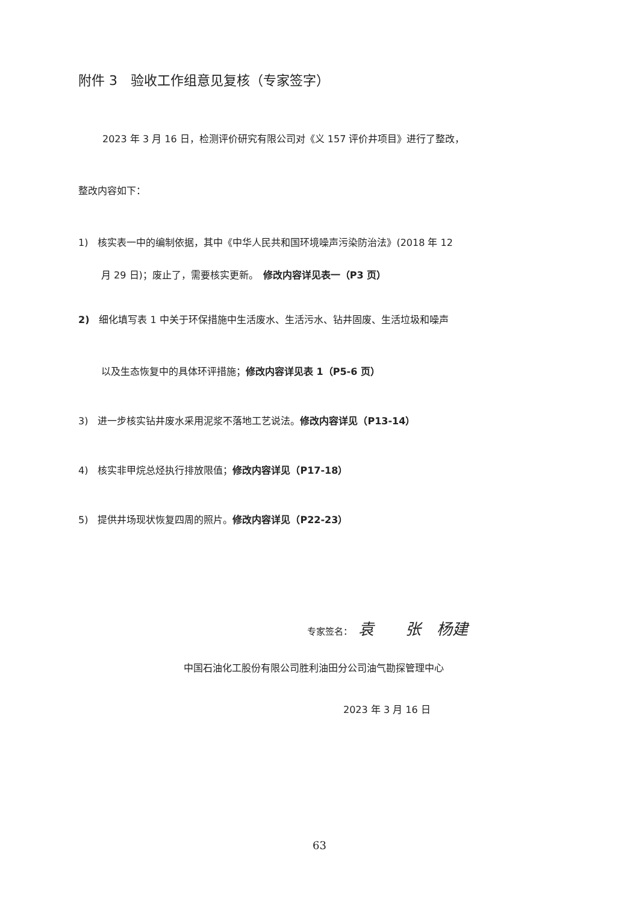附件 3　验收工作组意见复核（专家签字）
2023 年 3 月 16 日，检测评价研究有限公司对《义 157 评价井项目》进行了整改，
整改内容如下：
1)　核实表一中的编制依据，其中《中华人民共和国环境噪声污染防治法》(2018 年 12
月 29 日)；废止了，需要核实更新。　修改内容详见表一（P3 页）
2)　细化填写表 1 中关于环保措施中生活废水、生活污水、钻井固废、生活垃圾和噪声
以及生态恢复中的具体环评措施；修改内容详见表 1（P5-6 页）
3)　进一步核实钻井废水采用泥浆不落地工艺说法。修改内容详见（P13-14）
4)　核实非甲烷总烃执行排放限值；修改内容详见（P17-18）
5)　提供井场现状恢复四周的照片。修改内容详见（P22-23）
专家签名： 袁　　张　杨建
中国石油化工股份有限公司胜利油田分公司油气勘探管理中心
2023 年 3 月 16 日
63